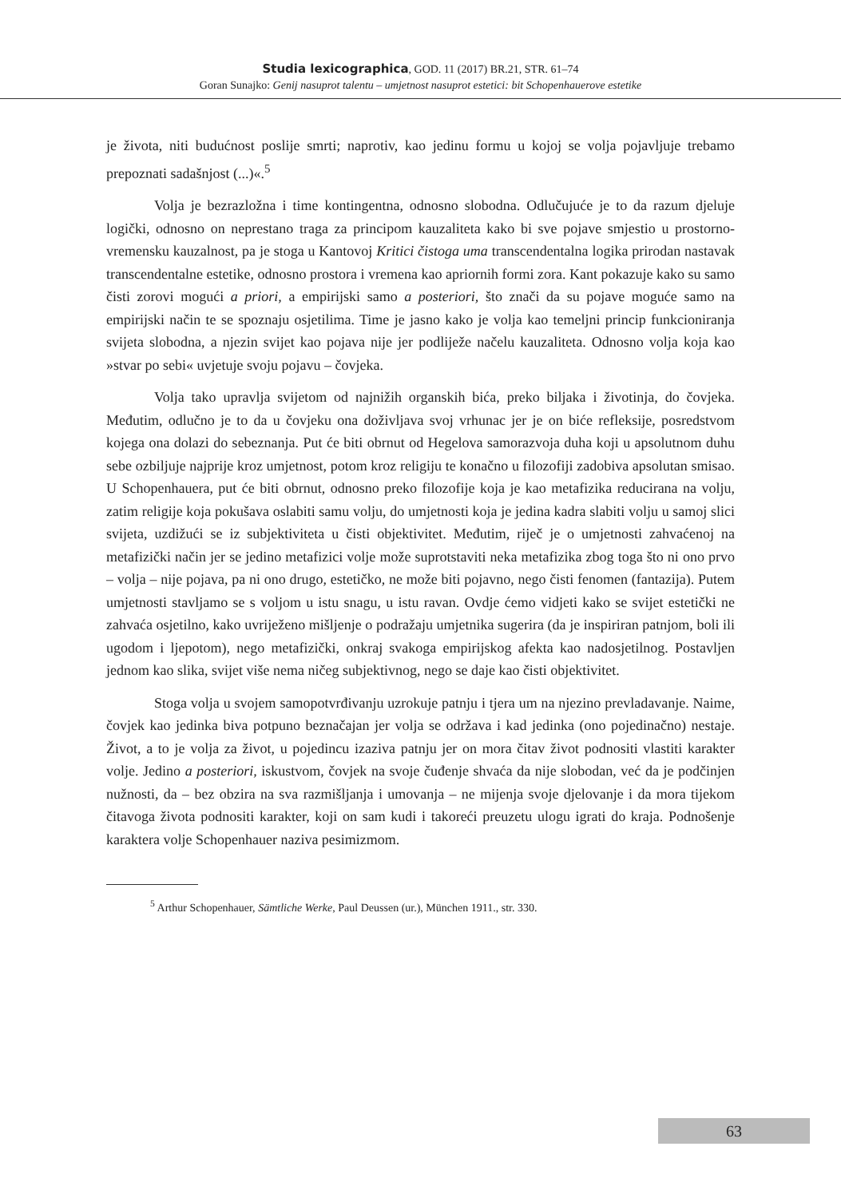Studia lexicographica, GOD. 11 (2017) BR.21, STR. 61–74
Goran Sunajko: Genij nasuprot talentu – umjetnost nasuprot estetici: bit Schopenhauerove estetike
je života, niti budućnost poslije smrti; naprotiv, kao jedinu formu u kojoj se volja pojavljuje trebamo prepoznati sadašnjost (...)«.<sup>5</sup>
Volja je bezrazložna i time kontingentna, odnosno slobodna. Odlučujuće je to da razum djeluje logički, odnosno on neprestano traga za principom kauzaliteta kako bi sve pojave smjestio u prostorno-vremensku kauzalnost, pa je stoga u Kantovoj Kritici čistoga uma transcendentalna logika prirodan nastavak transcendentalne estetike, odnosno prostora i vremena kao apriornih formi zora. Kant pokazuje kako su samo čisti zorovi mogući a priori, a empirijski samo a posteriori, što znači da su pojave moguće samo na empirijski način te se spoznaju osjetilima. Time je jasno kako je volja kao temeljni princip funkcioniranja svijeta slobodna, a njezin svijet kao pojava nije jer podliježe načelu kauzaliteta. Odnosno volja koja kao »stvar po sebi« uvjetuje svoju pojavu – čovjeka.
Volja tako upravlja svijetom od najnižih organskih bića, preko biljaka i životinja, do čovjeka. Međutim, odlučno je to da u čovjeku ona doživljava svoj vrhunac jer je on biće refleksije, posredstvom kojega ona dolazi do sebeznanja. Put će biti obrnut od Hegelova samorazvoja duha koji u apsolutnom duhu sebe ozbiljuje najprije kroz umjetnost, potom kroz religiju te konačno u filozofiji zadobiva apsolutan smisao. U Schopenhauera, put će biti obrnut, odnosno preko filozofije koja je kao metafizika reducirana na volju, zatim religije koja pokušava oslabiti samu volju, do umjetnosti koja je jedina kadra slabiti volju u samoj slici svijeta, uzdižući se iz subjektiviteta u čisti objektivitet. Međutim, riječ je o umjetnosti zahvaćenoj na metafizički način jer se jedino metafizici volje može suprotstaviti neka metafizika zbog toga što ni ono prvo – volja – nije pojava, pa ni ono drugo, estetičko, ne može biti pojavno, nego čisti fenomen (fantazija). Putem umjetnosti stavljamo se s voljom u istu snagu, u istu ravan. Ovdje ćemo vidjeti kako se svijet estetički ne zahvaća osjetilno, kako uvriježeno mišljenje o podražaju umjetnika sugerira (da je inspiriran patnjom, boli ili ugodom i ljepotom), nego metafizički, onkraj svakoga empirijskog afekta kao nadosjetilnog. Postavljen jednom kao slika, svijet više nema ničeg subjektivnog, nego se daje kao čisti objektivitet.
Stoga volja u svojem samopotvrđivanju uzrokuje patnju i tjera um na njezino prevladavanje. Naime, čovjek kao jedinka biva potpuno beznačajan jer volja se održava i kad jedinka (ono pojedinačno) nestaje. Život, a to je volja za život, u pojedincu izaziva patnju jer on mora čitav život podnositi vlastiti karakter volje. Jedino a posteriori, iskustvom, čovjek na svoje čuđenje shvaća da nije slobodan, već da je podčinjen nužnosti, da – bez obzira na sva razmišljanja i umovanja – ne mijenja svoje djelovanje i da mora tijekom čitavoga života podnositi karakter, koji on sam kudi i takoreći preuzetu ulogu igrati do kraja. Podnošenje karaktera volje Schopenhauer naziva pesimizmom.
<sup>5</sup> Arthur Schopenhauer, Sämtliche Werke, Paul Deussen (ur.), München 1911., str. 330.
63